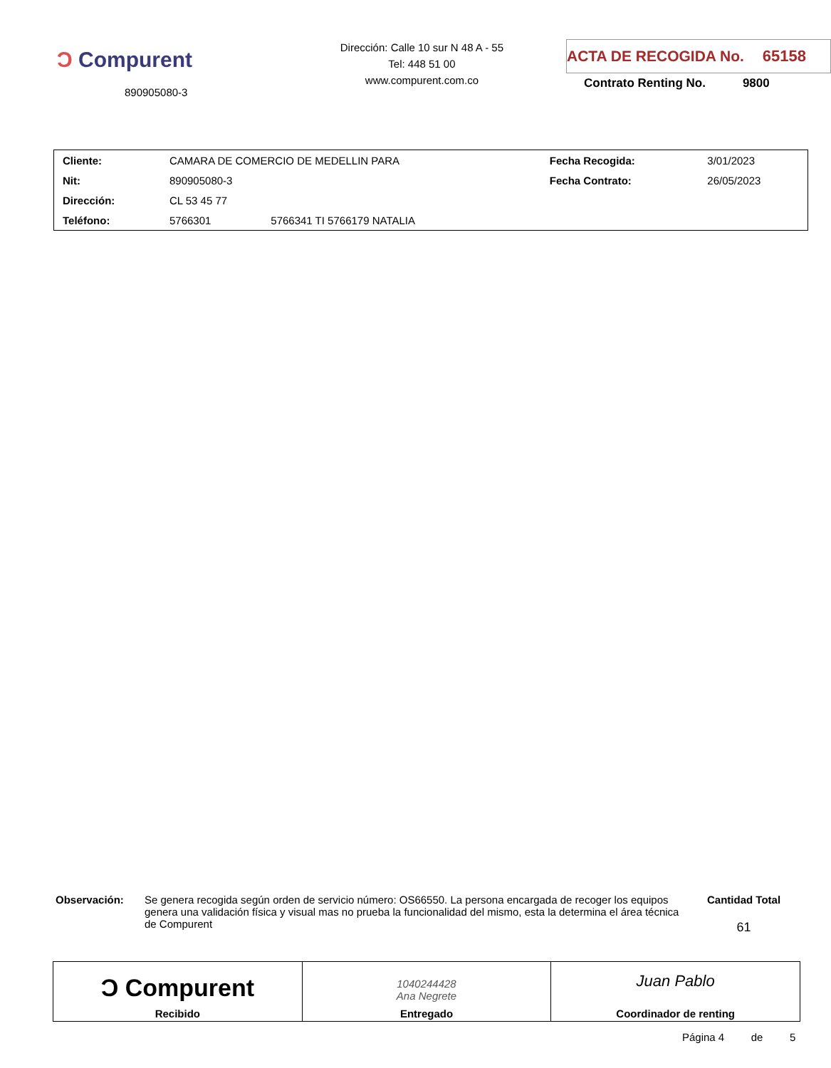Ͻ Compurent
890905080-3
Dirección: Calle 10 sur N 48 A - 55
Tel: 448 51 00
www.compurent.com.co
ACTA DE RECOGIDA No. 65158
Contrato Renting No. 9800
| Cliente: | CAMARA DE COMERCIO DE MEDELLIN PARA | | Fecha Recogida: | 3/01/2023 |
| Nit: | 890905080-3 | | Fecha Contrato: | 26/05/2023 |
| Dirección: | CL 53 45 77 | | | |
| Teléfono: | 5766301 | 5766341 TI 5766179 NATALIA | | |
Observación: Se genera recogida según orden de servicio número: OS66550. La persona encargada de recoger los equipos genera una validación física y visual mas no prueba la funcionalidad del mismo, esta la determina el área técnica de Compurent
Cantidad Total
61
| Ͻ Compurent Recibido | 1040244428 Ana Negrete Entregado | Juan Pablo Coordinador de renting |
Página 4 de 5